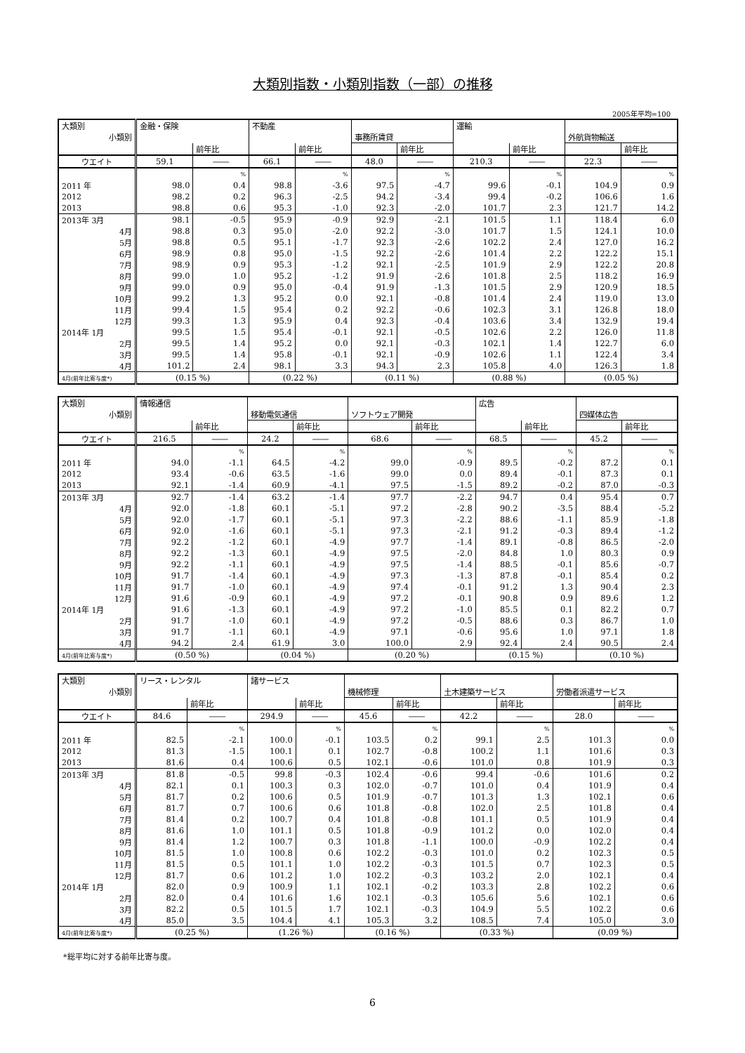大類別指数・小類別指数（一部）の推移
2005年平均=100
| 大類別 | 金融・保険 | | 不動産 | | | | 運輸 | | | |
| --- | --- | --- | --- | --- | --- | --- | --- | --- | --- | --- |
| 小類別 | | | | | 事務所賃貸 | | | | 外航貨物輸送 | |
| | | 前年比 | | 前年比 | | 前年比 | | 前年比 | | 前年比 |
| ウエイト | 59.1 | ―― | 66.1 | ―― | 48.0 | ―― | 210.3 | ―― | 22.3 | ―― |
| | | % | | % | | % | | % | | % |
| 2011 年 | 98.0 | 0.4 | 98.8 | -3.6 | 97.5 | -4.7 | 99.6 | -0.1 | 104.9 | 0.9 |
| 2012 | 98.2 | 0.2 | 96.3 | -2.5 | 94.2 | -3.4 | 99.4 | -0.2 | 106.6 | 1.6 |
| 2013 | 98.8 | 0.6 | 95.3 | -1.0 | 92.3 | -2.0 | 101.7 | 2.3 | 121.7 | 14.2 |
| 2013年 3月 | 98.1 | -0.5 | 95.9 | -0.9 | 92.9 | -2.1 | 101.5 | 1.1 | 118.4 | 6.0 |
| 4月 | 98.8 | 0.3 | 95.0 | -2.0 | 92.2 | -3.0 | 101.7 | 1.5 | 124.1 | 10.0 |
| 5月 | 98.8 | 0.5 | 95.1 | -1.7 | 92.3 | -2.6 | 102.2 | 2.4 | 127.0 | 16.2 |
| 6月 | 98.9 | 0.8 | 95.0 | -1.5 | 92.2 | -2.6 | 101.4 | 2.2 | 122.2 | 15.1 |
| 7月 | 98.9 | 0.9 | 95.3 | -1.2 | 92.1 | -2.5 | 101.9 | 2.9 | 122.2 | 20.8 |
| 8月 | 99.0 | 1.0 | 95.2 | -1.2 | 91.9 | -2.6 | 101.8 | 2.5 | 118.2 | 16.9 |
| 9月 | 99.0 | 0.9 | 95.0 | -0.4 | 91.9 | -1.3 | 101.5 | 2.9 | 120.9 | 18.5 |
| 10月 | 99.2 | 1.3 | 95.2 | 0.0 | 92.1 | -0.8 | 101.4 | 2.4 | 119.0 | 13.0 |
| 11月 | 99.4 | 1.5 | 95.4 | 0.2 | 92.2 | -0.6 | 102.3 | 3.1 | 126.8 | 18.0 |
| 12月 | 99.3 | 1.3 | 95.9 | 0.4 | 92.3 | -0.4 | 103.6 | 3.4 | 132.9 | 19.4 |
| 2014年 1月 | 99.5 | 1.5 | 95.4 | -0.1 | 92.1 | -0.5 | 102.6 | 2.2 | 126.0 | 11.8 |
| 2月 | 99.5 | 1.4 | 95.2 | 0.0 | 92.1 | -0.3 | 102.1 | 1.4 | 122.7 | 6.0 |
| 3月 | 99.5 | 1.4 | 95.8 | -0.1 | 92.1 | -0.9 | 102.6 | 1.1 | 122.4 | 3.4 |
| 4月 | 101.2 | 2.4 | 98.1 | 3.3 | 94.3 | 2.3 | 105.8 | 4.0 | 126.3 | 1.8 |
| 4月(前年比寄与度*) | (0.15 %) | | (0.22 %) | | (0.11 %) | | (0.88 %) | | (0.05 %) | |
| 大類別 | 情報通信 | | | | | | 広告 | | | |
| --- | --- | --- | --- | --- | --- | --- | --- | --- | --- | --- |
| 小類別 | | | 移動電気通信 | | ソフトウェア開発 | | | | 四媒体広告 | |
| | | 前年比 | | 前年比 | | 前年比 | | 前年比 | | 前年比 |
| ウエイト | 216.5 | ―― | 24.2 | ―― | 68.6 | ―― | 68.5 | ―― | 45.2 | ―― |
| | | % | | % | | % | | % | | % |
| 2011 年 | 94.0 | -1.1 | 64.5 | -4.2 | 99.0 | -0.9 | 89.5 | -0.2 | 87.2 | 0.1 |
| 2012 | 93.4 | -0.6 | 63.5 | -1.6 | 99.0 | 0.0 | 89.4 | -0.1 | 87.3 | 0.1 |
| 2013 | 92.1 | -1.4 | 60.9 | -4.1 | 97.5 | -1.5 | 89.2 | -0.2 | 87.0 | -0.3 |
| 2013年 3月 | 92.7 | -1.4 | 63.2 | -1.4 | 97.7 | -2.2 | 94.7 | 0.4 | 95.4 | 0.7 |
| 4月 | 92.0 | -1.8 | 60.1 | -5.1 | 97.2 | -2.8 | 90.2 | -3.5 | 88.4 | -5.2 |
| 5月 | 92.0 | -1.7 | 60.1 | -5.1 | 97.3 | -2.2 | 88.6 | -1.1 | 85.9 | -1.8 |
| 6月 | 92.0 | -1.6 | 60.1 | -5.1 | 97.3 | -2.1 | 91.2 | -0.3 | 89.4 | -1.2 |
| 7月 | 92.2 | -1.2 | 60.1 | -4.9 | 97.7 | -1.4 | 89.1 | -0.8 | 86.5 | -2.0 |
| 8月 | 92.2 | -1.3 | 60.1 | -4.9 | 97.5 | -2.0 | 84.8 | 1.0 | 80.3 | 0.9 |
| 9月 | 92.2 | -1.1 | 60.1 | -4.9 | 97.5 | -1.4 | 88.5 | -0.1 | 85.6 | -0.7 |
| 10月 | 91.7 | -1.4 | 60.1 | -4.9 | 97.3 | -1.3 | 87.8 | -0.1 | 85.4 | 0.2 |
| 11月 | 91.7 | -1.0 | 60.1 | -4.9 | 97.4 | -0.1 | 91.2 | 1.3 | 90.4 | 2.3 |
| 12月 | 91.6 | -0.9 | 60.1 | -4.9 | 97.2 | -0.1 | 90.8 | 0.9 | 89.6 | 1.2 |
| 2014年 1月 | 91.6 | -1.3 | 60.1 | -4.9 | 97.2 | -1.0 | 85.5 | 0.1 | 82.2 | 0.7 |
| 2月 | 91.7 | -1.0 | 60.1 | -4.9 | 97.2 | -0.5 | 88.6 | 0.3 | 86.7 | 1.0 |
| 3月 | 91.7 | -1.1 | 60.1 | -4.9 | 97.1 | -0.6 | 95.6 | 1.0 | 97.1 | 1.8 |
| 4月 | 94.2 | 2.4 | 61.9 | 3.0 | 100.0 | 2.9 | 92.4 | 2.4 | 90.5 | 2.4 |
| 4月(前年比寄与度*) | (0.50 %) | | (0.04 %) | | (0.20 %) | | (0.15 %) | | (0.10 %) | |
| 大類別 | リース・レンタル | | 諸サービス | | | | | | | |
| --- | --- | --- | --- | --- | --- | --- | --- | --- | --- | --- |
| 小類別 | | | | | 機械修理 | | 土木建築サービス | | 労働者派遣サービス | |
| | | 前年比 | | 前年比 | | 前年比 | | 前年比 | | 前年比 |
| ウエイト | 84.6 | ―― | 294.9 | ―― | 45.6 | ―― | 42.2 | ―― | 28.0 | ―― |
| | | % | | % | | % | | % | | % |
| 2011 年 | 82.5 | -2.1 | 100.0 | -0.1 | 103.5 | 0.2 | 99.1 | 2.5 | 101.3 | 0.0 |
| 2012 | 81.3 | -1.5 | 100.1 | 0.1 | 102.7 | -0.8 | 100.2 | 1.1 | 101.6 | 0.3 |
| 2013 | 81.6 | 0.4 | 100.6 | 0.5 | 102.1 | -0.6 | 101.0 | 0.8 | 101.9 | 0.3 |
| 2013年 3月 | 81.8 | -0.5 | 99.8 | -0.3 | 102.4 | -0.6 | 99.4 | -0.6 | 101.6 | 0.2 |
| 4月 | 82.1 | 0.1 | 100.3 | 0.3 | 102.0 | -0.7 | 101.0 | 0.4 | 101.9 | 0.4 |
| 5月 | 81.7 | 0.2 | 100.6 | 0.5 | 101.9 | -0.7 | 101.3 | 1.3 | 102.1 | 0.6 |
| 6月 | 81.7 | 0.7 | 100.6 | 0.6 | 101.8 | -0.8 | 102.0 | 2.5 | 101.8 | 0.4 |
| 7月 | 81.4 | 0.2 | 100.7 | 0.4 | 101.8 | -0.8 | 101.1 | 0.5 | 101.9 | 0.4 |
| 8月 | 81.6 | 1.0 | 101.1 | 0.5 | 101.8 | -0.9 | 101.2 | 0.0 | 102.0 | 0.4 |
| 9月 | 81.4 | 1.2 | 100.7 | 0.3 | 101.8 | -1.1 | 100.0 | -0.9 | 102.2 | 0.4 |
| 10月 | 81.5 | 1.0 | 100.8 | 0.6 | 102.2 | -0.3 | 101.0 | 0.2 | 102.3 | 0.5 |
| 11月 | 81.5 | 0.5 | 101.1 | 1.0 | 102.2 | -0.3 | 101.5 | 0.7 | 102.3 | 0.5 |
| 12月 | 81.7 | 0.6 | 101.2 | 1.0 | 102.2 | -0.3 | 103.2 | 2.0 | 102.1 | 0.4 |
| 2014年 1月 | 82.0 | 0.9 | 100.9 | 1.1 | 102.1 | -0.2 | 103.3 | 2.8 | 102.2 | 0.6 |
| 2月 | 82.0 | 0.4 | 101.6 | 1.6 | 102.1 | -0.3 | 105.6 | 5.6 | 102.1 | 0.6 |
| 3月 | 82.2 | 0.5 | 101.5 | 1.7 | 102.1 | -0.3 | 104.9 | 5.5 | 102.2 | 0.6 |
| 4月 | 85.0 | 3.5 | 104.4 | 4.1 | 105.3 | 3.2 | 108.5 | 7.4 | 105.0 | 3.0 |
| 4月(前年比寄与度*) | (0.25 %) | | (1.26 %) | | (0.16 %) | | (0.33 %) | | (0.09 %) | |
*総平均に対する前年比寄与度。
6